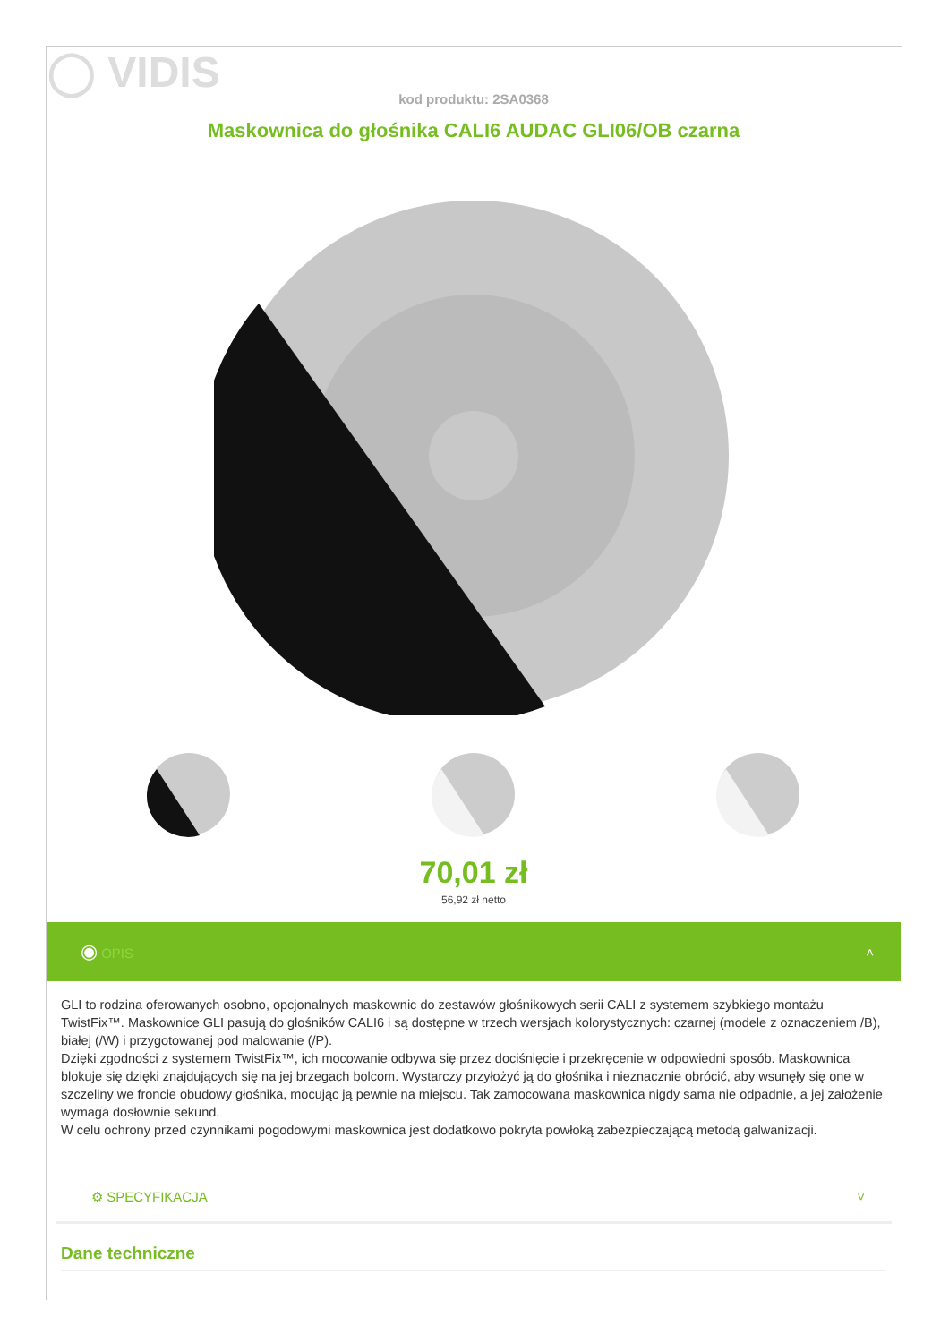◯ VIDIS
kod produktu: 2SA0368
Maskownica do głośnika CALI6 AUDAC GLI06/OB czarna
70,01 zł
56,92 zł netto
◉ OPIS ˄
GLI to rodzina oferowanych osobno, opcjonalnych maskownic do zestawów głośnikowych serii CALI z systemem szybkiego montażu TwistFix™. Maskownice GLI pasują do głośników CALI6 i są dostępne w trzech wersjach kolorystycznych: czarnej (modele z oznaczeniem /B), białej (/W) i przygotowanej pod malowanie (/P).
Dzięki zgodności z systemem TwistFix™, ich mocowanie odbywa się przez dociśnięcie i przekręcenie w odpowiedni sposób. Maskownica blokuje się dzięki znajdujących się na jej brzegach bolcom. Wystarczy przyłożyć ją do głośnika i nieznacznie obrócić, aby wsunęły się one w szczeliny we froncie obudowy głośnika, mocując ją pewnie na miejscu. Tak zamocowana maskownica nigdy sama nie odpadnie, a jej założenie wymaga dosłownie sekund.
W celu ochrony przed czynnikami pogodowymi maskownica jest dodatkowo pokryta powłoką zabezpieczającą metodą galwanizacji.
⚙ SPECYFIKACJA ˅
Dane techniczne